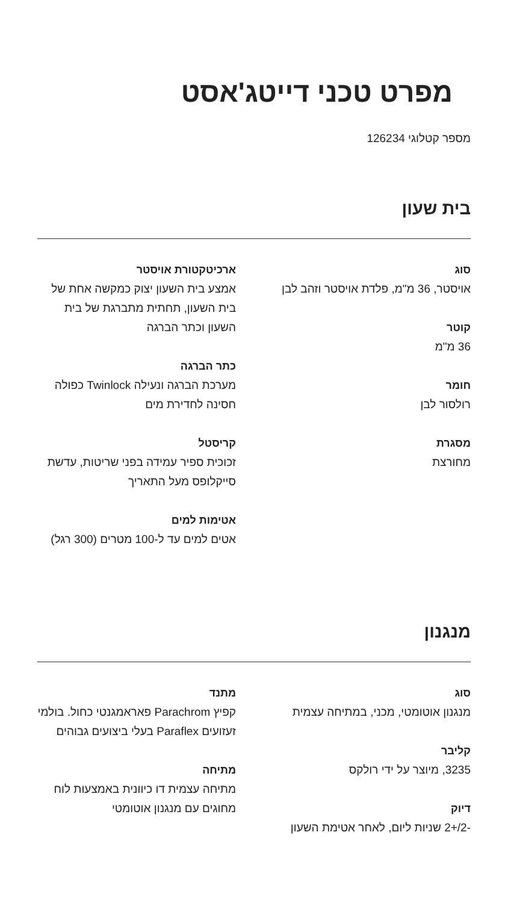מפרט טכני דייטג'אסט
מספר קטלוגי 126234
בית שעון
סוג
אויסטר, 36 מ"מ, פלדת אויסטר וזהב לבן
קוטר
36 מ"מ
חומר
רולסור לבן
מסגרת
מחורצת
ארכיטקטורת אויסטר
אמצע בית השעון יצוק כמקשה אחת של בית השעון, תחתית מתברגת של בית השעון וכתר הברגה
כתר הברגה
מערכת הברגה ונעילה Twinlock כפולה חסינה לחדירת מים
קריסטל
זכוכית ספיר עמידה בפני שריטות, עדשת סייקלופס מעל התאריך
אטימות למים
אטים למים עד ל-100 מטרים (300 רגל)
מנגנון
סוג
מנגנון אוטומטי, מכני, במתיחה עצמית
קליבר
3235, מיוצר על ידי רולקס
דיוק
-2/+2 שניות ליום, לאחר אטימת השעון
מתנד
קפיץ Parachrom פאראמגנטי כחול. בולמי זעזועים Paraflex בעלי ביצועים גבוהים
מתיחה
מתיחה עצמית דו כיוונית באמצעות לוח מחוגים עם מנגנון אוטומטי